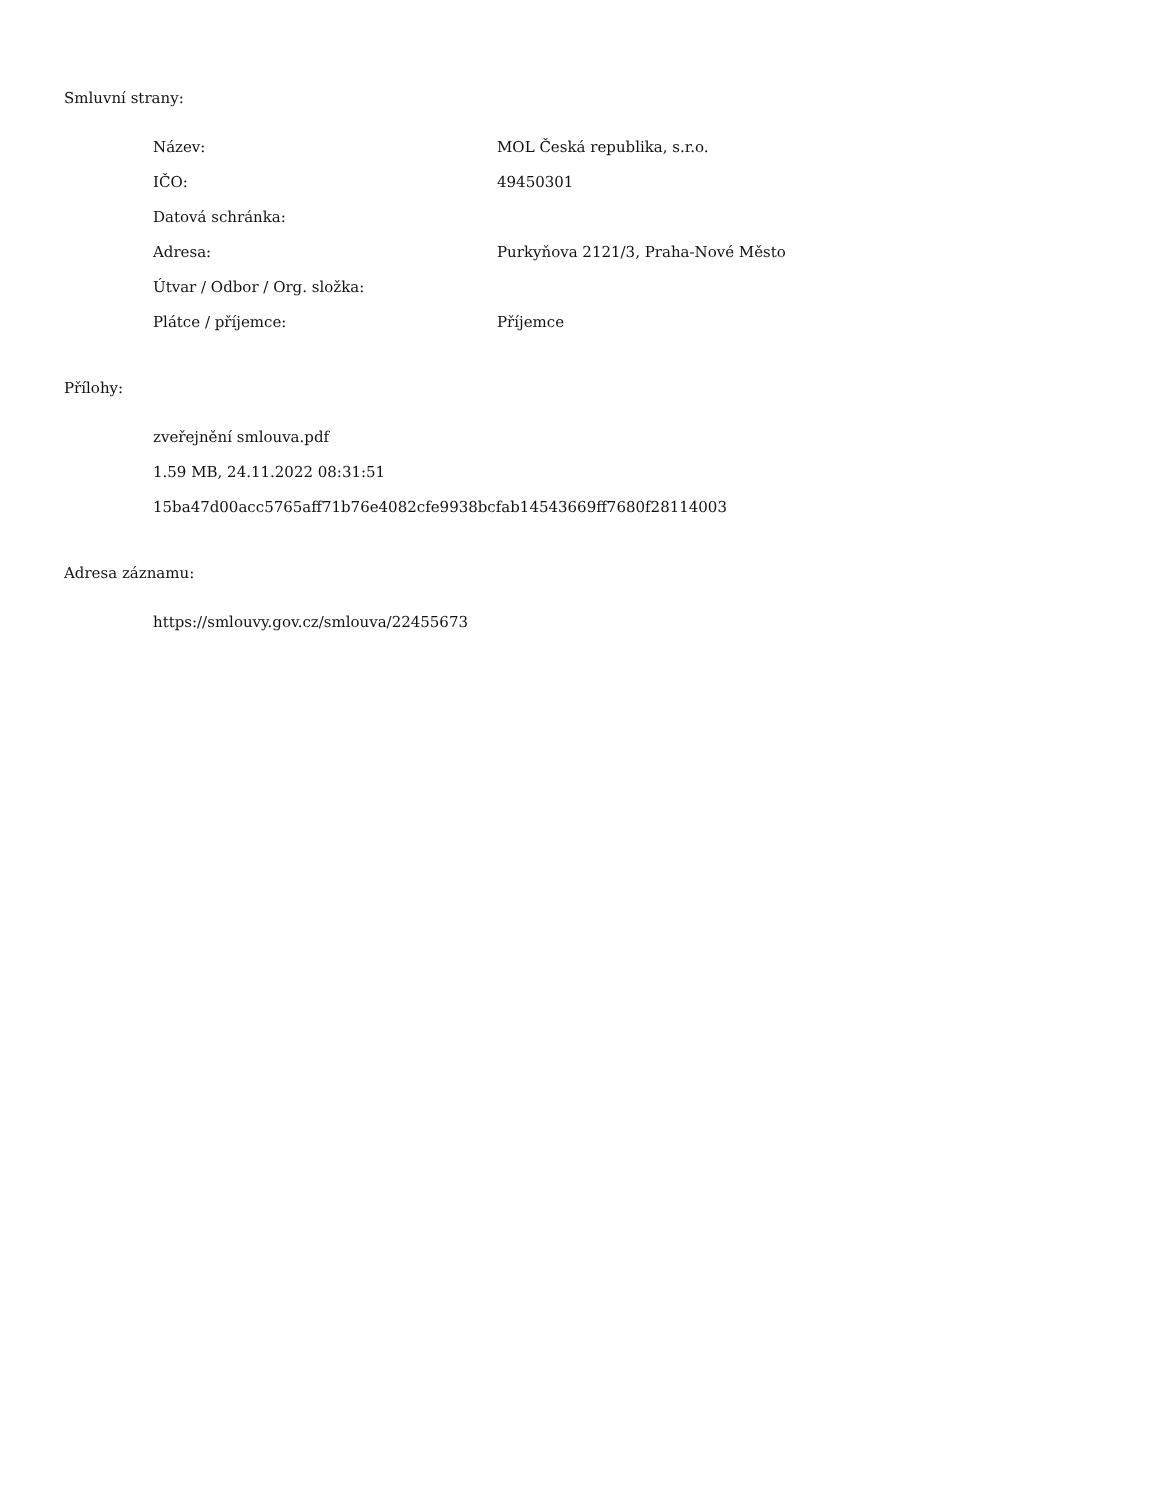Smluvní strany:
| Název: | MOL Česká republika, s.r.o. |
| IČO: | 49450301 |
| Datová schránka: | |
| Adresa: | Purkyňova 2121/3, Praha-Nové Město |
| Útvar / Odbor / Org. složka: | |
| Plátce / příjemce: | Příjemce |
Přílohy:
zveřejnění smlouva.pdf
1.59 MB, 24.11.2022 08:31:51
15ba47d00acc5765aff71b76e4082cfe9938bcfab14543669ff7680f28114003
Adresa záznamu:
https://smlouvy.gov.cz/smlouva/22455673